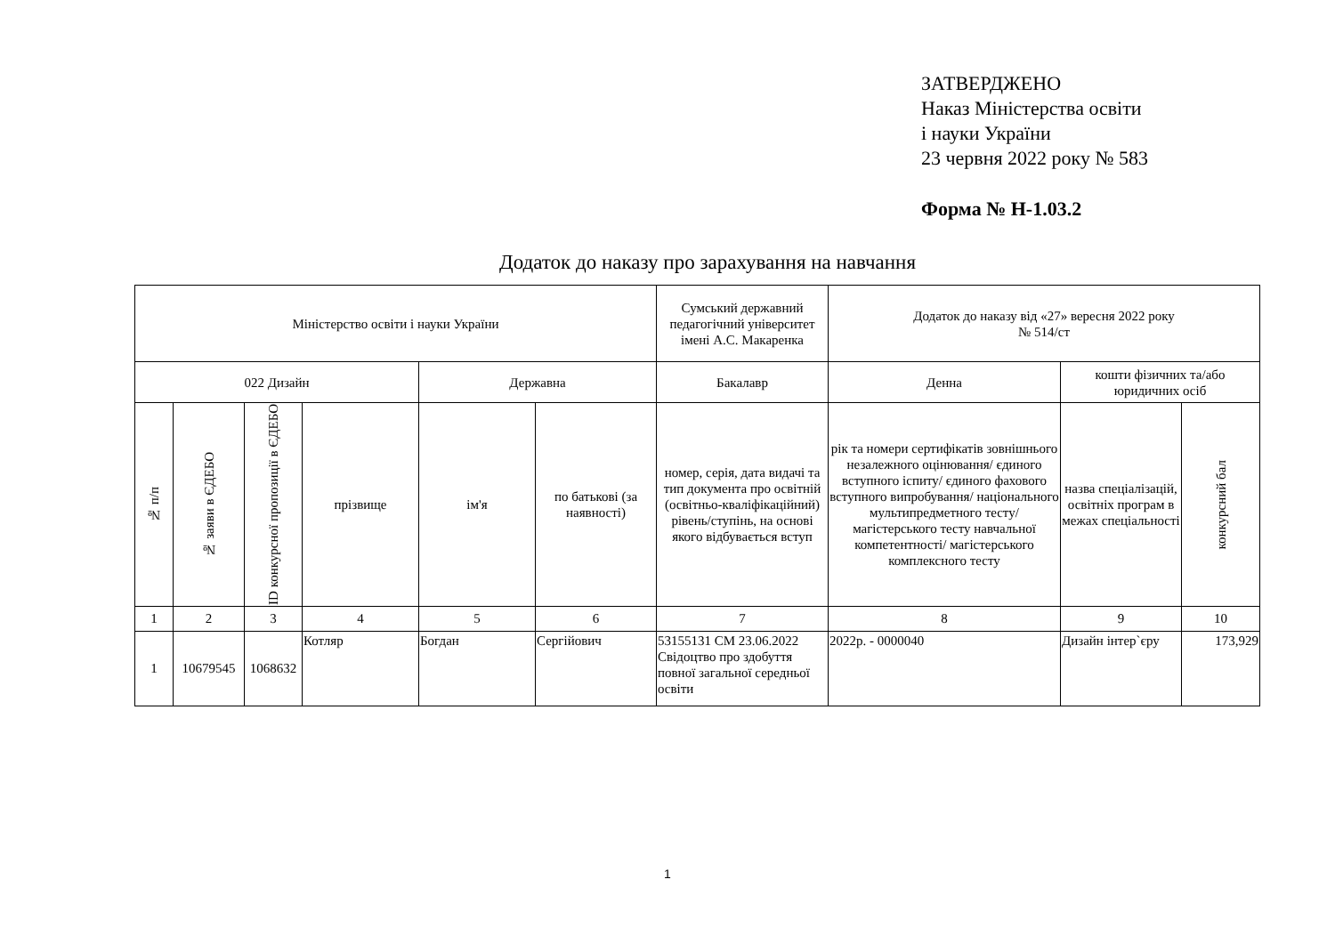ЗАТВЕРДЖЕНО
Наказ Міністерства освіти
і науки України
23 червня 2022 року № 583
Форма № Н-1.03.2
Додаток до наказу про зарахування на навчання
| Міністерство освіти і науки України | | | | | | Сумський державний педагогічний університет імені А.С. Макаренка | Додаток до наказу від «27» вересня 2022 року № 514/ст | | |
| 022 Дизайн | | | | Державна | | Бакалавр | Денна | кошти фізичних та/або юридичних осіб | |
| № п/п | № заяви в ЄДЕБО | ID конкурсної пропозиції в ЄДЕБО | прізвище | ім'я | по батькові (за наявності) | номер, серія, дата видачі та тип документа про освітній (освітньо-кваліфікаційний) рівень/ступінь, на основі якого відбувається вступ | рік та номери сертифікатів зовнішнього незалежного оцінювання/ єдиного вступного іспиту/ єдиного фахового вступного випробування/ національного мультипредметного тесту/ магістерського тесту навчальної компетентності/ магістерського комплексного тесту | назва спеціалізацій, освітніх програм в межах спеціальності | конкурсний бал |
| 1 | 2 | 3 | 4 | 5 | 6 | 7 | 8 | 9 | 10 |
| 1 | 10679545 | 1068632 | Котляр | Богдан | Сергійович | 53155131 СМ 23.06.2022 Свідоцтво про здобуття повної загальної середньої освіти | 2022р. - 0000040 | Дизайн інтер`єру | 173,929 |
1